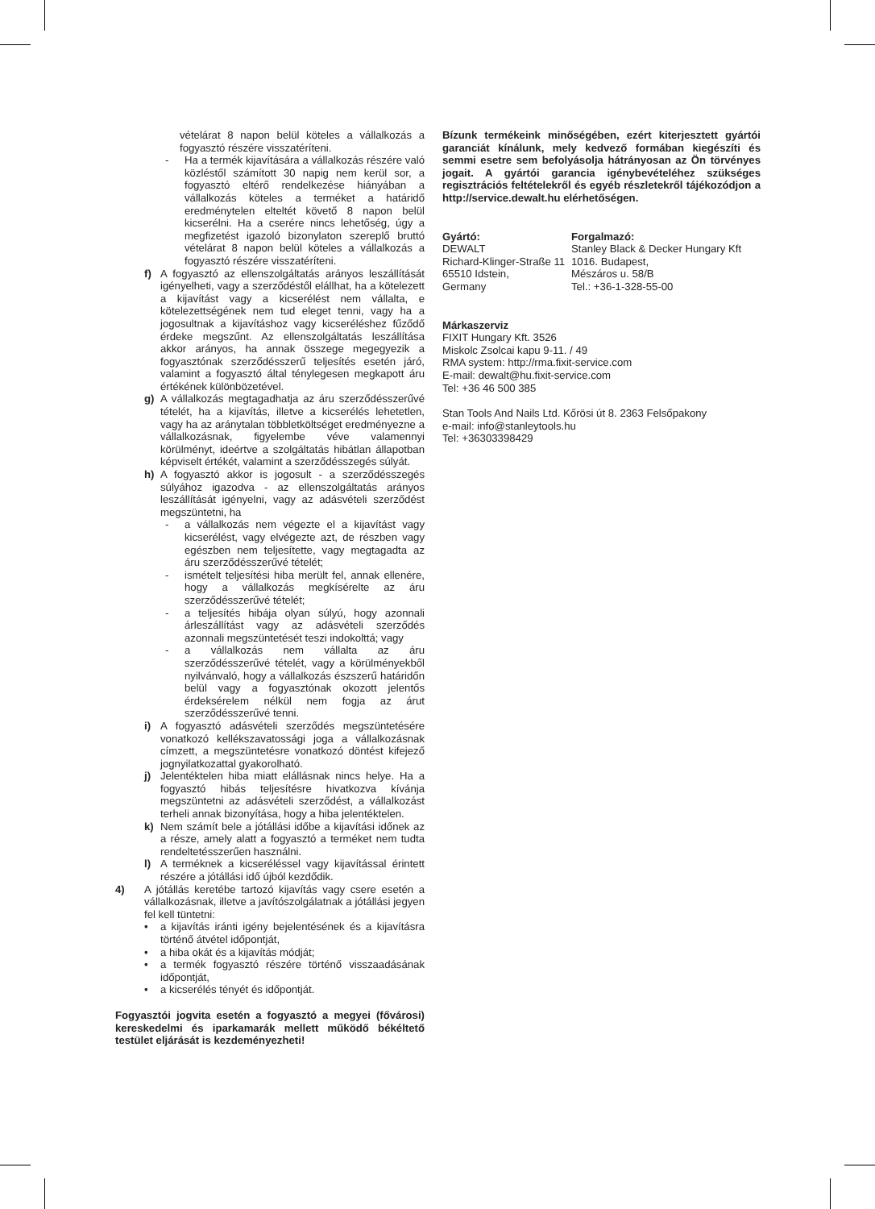vételárat 8 napon belül köteles a vállalkozás a fogyasztó részére visszatéríteni.
- Ha a termék kijavítására a vállalkozás részére való közléstől számított 30 napig nem kerül sor, a fogyasztó eltérő rendelkezése hiányában a vállalkozás köteles a terméket a határidő eredménytelen elteltét követő 8 napon belül kicserélni. Ha a cserére nincs lehetőség, úgy a megfizetést igazoló bizonylaton szereplő bruttó vételárat 8 napon belül köteles a vállalkozás a fogyasztó részére visszatéríteni.
f) A fogyasztó az ellenszolgáltatás arányos leszállítását igényelheti, vagy a szerződéstől elállhat, ha a kötelezett a kijavítást vagy a kicserélést nem vállalta, e kötelezettségének nem tud eleget tenni, vagy ha a jogosultnak a kijavításhoz vagy kicseréléshez fűződő érdeke megszűnt. Az ellenszolgáltatás leszállítása akkor arányos, ha annak összege megegyezik a fogyasztónak szerződésszerű teljesítés esetén járó, valamint a fogyasztó által ténylegesen megkapott áru értékének különbözetével.
g) A vállalkozás megtagadhatja az áru szerződésszerűvé tételét, ha a kijavítás, illetve a kicserélés lehetetlen, vagy ha az aránytalan többletköltséget eredményezne a vállalkozásnak, figyelembe véve valamennyi körülményt, ideértve a szolgáltatás hibátlan állapotban képviselt értékét, valamint a szerződésszegés súlyát.
h) A fogyasztó akkor is jogosult - a szerződésszegés súlyához igazodva - az ellenszolgáltatás arányos leszállítását igényelni, vagy az adásvételi szerződést megszüntetni, ha
- a vállalkozás nem végezte el a kijavítást vagy kicserélést, vagy elvégezte azt, de részben vagy egészben nem teljesítette, vagy megtagadta az áru szerződésszerűvé tételét;
- ismételt teljesítési hiba merült fel, annak ellenére, hogy a vállalkozás megkísérelte az áru szerződésszerűvé tételét;
- a teljesítés hibája olyan súlyú, hogy azonnali árleszállítást vagy az adásvételi szerződés azonnali megszüntetését teszi indokolttá; vagy
- a vállalkozás nem vállalta az áru szerződésszerűvé tételét, vagy a körülményekből nyilvánvaló, hogy a vállalkozás észszerű határidőn belül vagy a fogyasztónak okozott jelentős érdeksérelem nélkül nem fogja az árut szerződésszerűvé tenni.
i) A fogyasztó adásvételi szerződés megszüntetésére vonatkozó kellékszavatossági joga a vállalkozásnak címzett, a megszüntetésre vonatkozó döntést kifejező jognyilatkozattal gyakorolható.
j) Jelentéktelen hiba miatt elállásnak nincs helye. Ha a fogyasztó hibás teljesítésre hivatkozva kívánja megszüntetni az adásvételi szerződést, a vállalkozást terheli annak bizonyítása, hogy a hiba jelentéktelen.
k) Nem számít bele a jótállási időbe a kijavítási időnek az a része, amely alatt a fogyasztó a terméket nem tudta rendeltetésszerűen használni.
l) A terméknek a kicseréléssel vagy kijavítással érintett részére a jótállási idő újból kezdődik.
4) A jótállás keretébe tartozó kijavítás vagy csere esetén a vállalkozásnak, illetve a javítószolgálatnak a jótállási jegyen fel kell tüntetni:
• a kijavítás iránti igény bejelentésének és a kijavításra történő átvétel időpontját,
• a hiba okát és a kijavítás módját;
• a termék fogyasztó részére történő visszaadásának időpontját,
• a kicserélés tényét és időpontját.
Fogyasztói jogvita esetén a fogyasztó a megyei (fővárosi) kereskedelmi és iparkamarák mellett működő békéltető testület eljárását is kezdeményezheti!
Bízunk termékeink minőségében, ezért kiterjesztett gyártói garanciát kínálunk, mely kedvező formában kiegészíti és semmi esetre sem befolyásolja hátrányosan az Ön törvényes jogait. A gyártói garancia igénybevételéhez szükséges regisztrációs feltételekről és egyéb részletekről tájékozódjon a http://service.dewalt.hu elérhetőségen.
Gyártó:
DEWALT
Richard-Klinger-Straße 11
65510 Idstein,
Germany
Forgalmazó:
Stanley Black & Decker Hungary Kft
1016. Budapest,
Mészáros u. 58/B
Tel.: +36-1-328-55-00
Márkaszerviz
FIXIT Hungary Kft. 3526
Miskolc Zsolcai kapu 9-11. / 49
RMA system: http://rma.fixit-service.com
E-mail: dewalt@hu.fixit-service.com
Tel: +36 46 500 385
Stan Tools And Nails Ltd. Kőrösi út 8. 2363 Felsőpakony
e-mail: info@stanleytools.hu
Tel: +36303398429